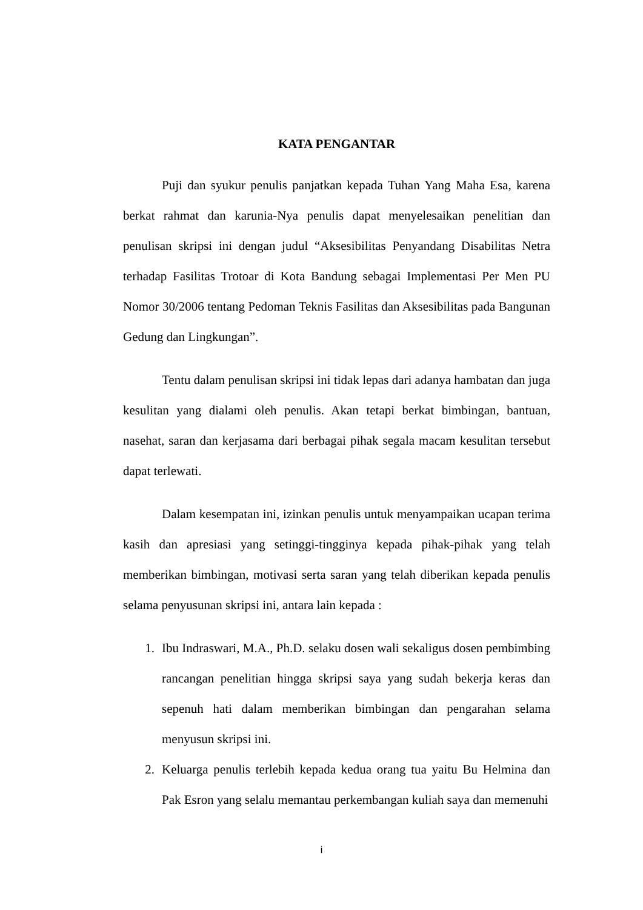KATA PENGANTAR
Puji dan syukur penulis panjatkan kepada Tuhan Yang Maha Esa, karena berkat rahmat dan karunia-Nya penulis dapat menyelesaikan penelitian dan penulisan skripsi ini dengan judul “Aksesibilitas Penyandang Disabilitas Netra terhadap Fasilitas Trotoar di Kota Bandung sebagai Implementasi Per Men PU Nomor 30/2006 tentang Pedoman Teknis Fasilitas dan Aksesibilitas pada Bangunan Gedung dan Lingkungan”.
Tentu dalam penulisan skripsi ini tidak lepas dari adanya hambatan dan juga kesulitan yang dialami oleh penulis. Akan tetapi berkat bimbingan, bantuan, nasehat, saran dan kerjasama dari berbagai pihak segala macam kesulitan tersebut dapat terlewati.
Dalam kesempatan ini, izinkan penulis untuk menyampaikan ucapan terima kasih dan apresiasi yang setinggi-tingginya kepada pihak-pihak yang telah memberikan bimbingan, motivasi serta saran yang telah diberikan kepada penulis selama penyusunan skripsi ini, antara lain kepada :
1. Ibu Indraswari, M.A., Ph.D. selaku dosen wali sekaligus dosen pembimbing rancangan penelitian hingga skripsi saya yang sudah bekerja keras dan sepenuh hati dalam memberikan bimbingan dan pengarahan selama menyusun skripsi ini.
2. Keluarga penulis terlebih kepada kedua orang tua yaitu Bu Helmina dan Pak Esron yang selalu memantau perkembangan kuliah saya dan memenuhi
i